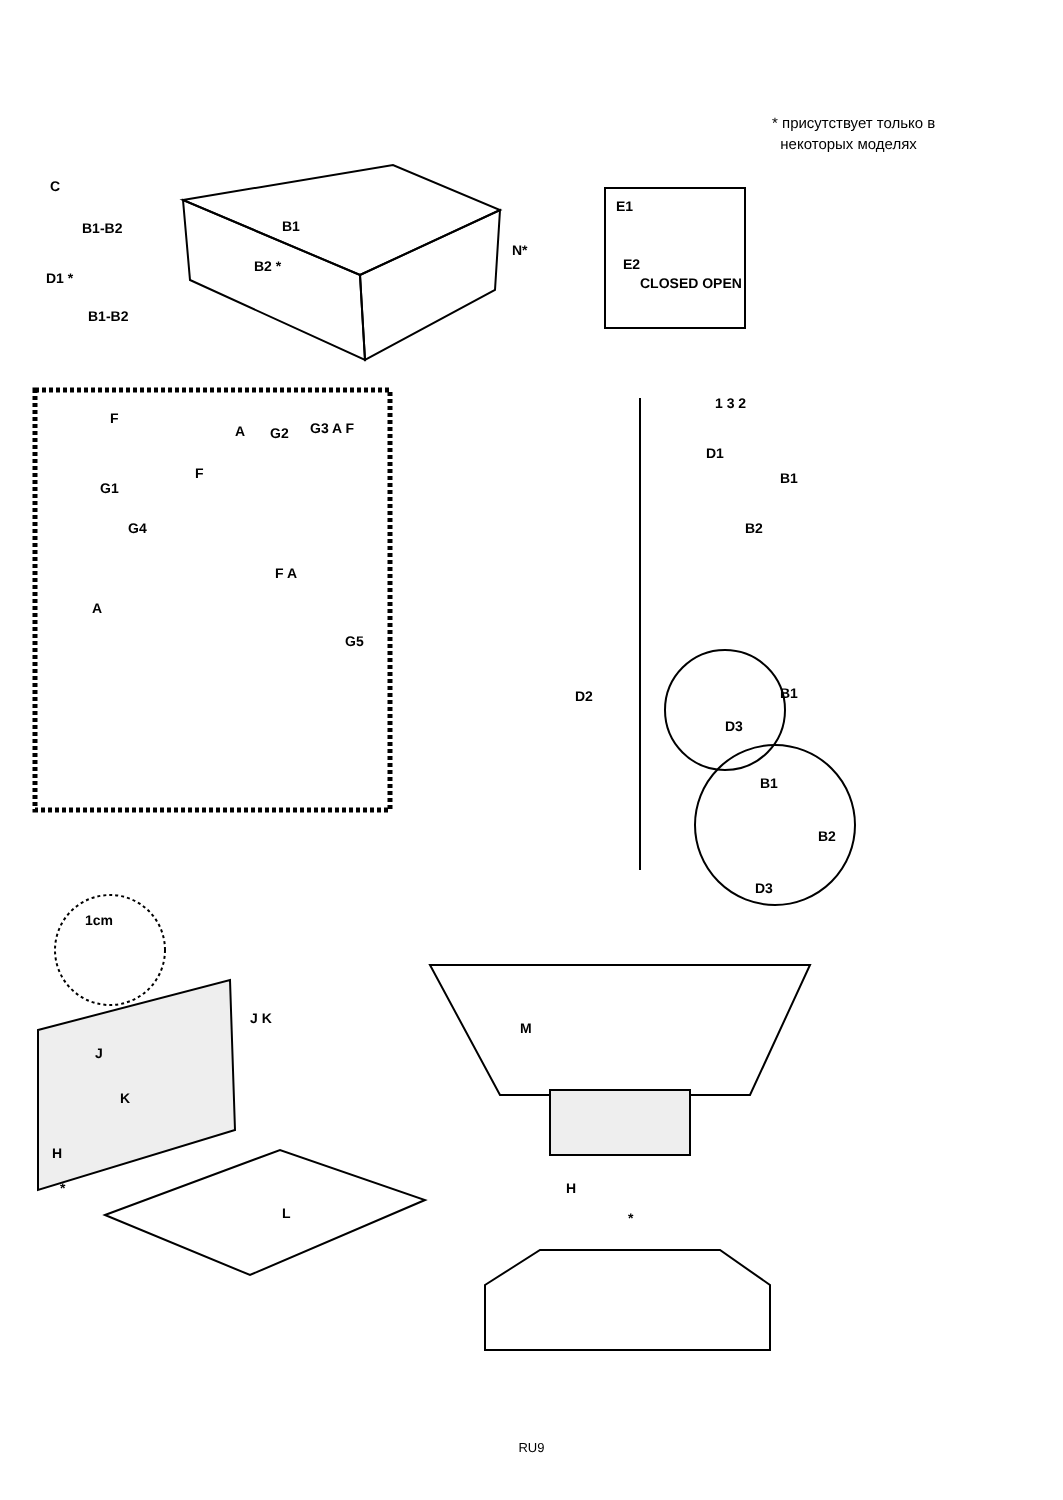* присутствует только в
некоторых моделях
C
B1-B2
D1 *
B1-B2
B1
B2 *
N*
E1
E2
CLOSED OPEN
F
G1
A G2
F
G3 A F
G4
A
F A
G5
D2
1 3 2
D1
B1
B2
B1
D3
B1
B2
D3
1cm
J K
J
K
H
*
L
M
H
*
RU9